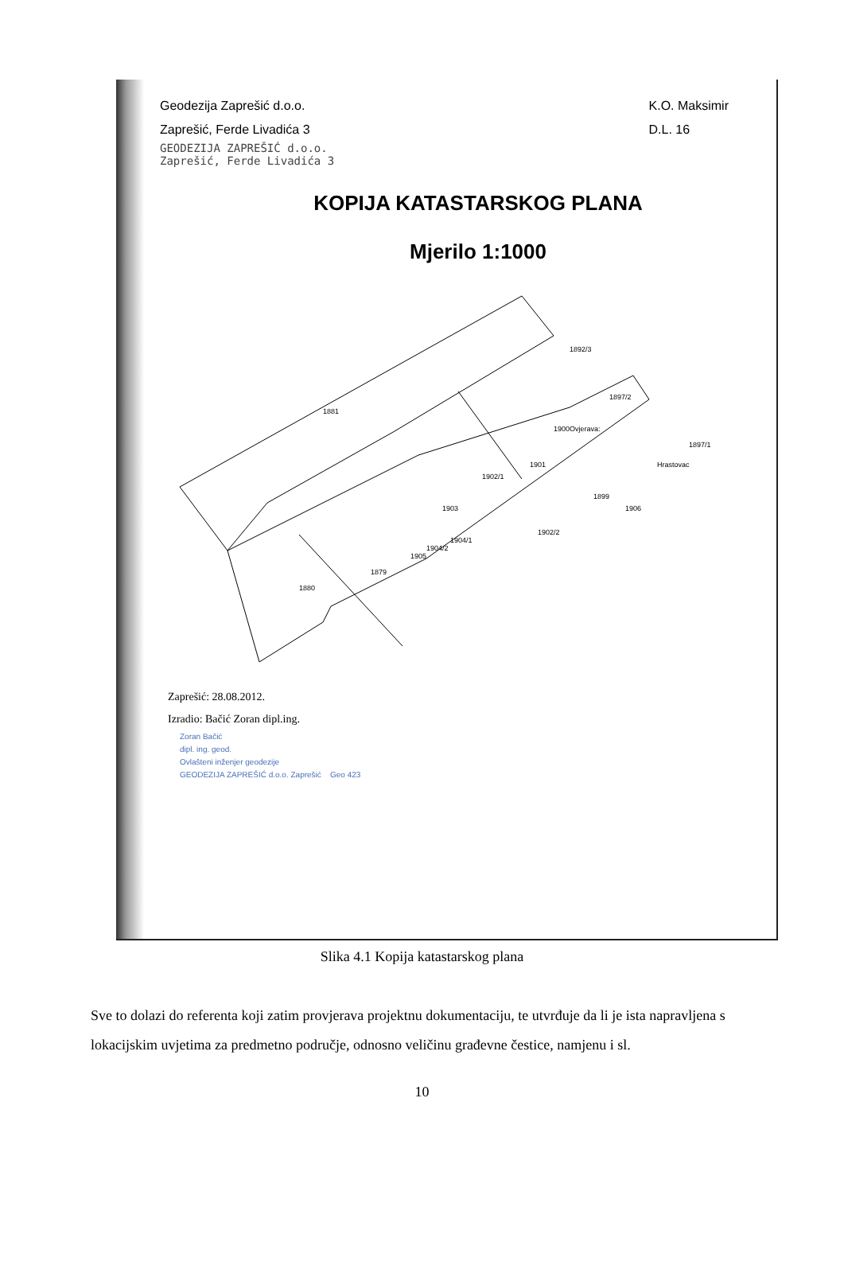Geodezija Zaprešić d.o.o.
Zaprešić, Ferde Livadića 3
K.O. Maksimir
D.L. 16
GEODEZIJA ZAPREŠIĆ d.o.o.
Zaprešić, Ferde Livadića 3
KOPIJA KATASTARSKOG PLANA
Mjerilo 1:1000
Ovjerava:
1881
1892/3
1897/2
1900
1901
1902/1
1903
1905
1879
1880
1899
Hrastovac
1906
1902/2
1897/1
1904/1
1904/2
Zaprešić: 28.08.2012.
Izradio: Bačić Zoran dipl.ing.
Zoran Bačić
dipl. ing. geod.
Ovlašteni inženjer geodezije
GEODEZIJA ZAPREŠIĆ d.o.o. Zaprešić Geo 423
Slika 4.1 Kopija katastarskog plana
Sve to dolazi do referenta koji zatim provjerava projektnu dokumentaciju, te utvrđuje da li je ista napravljena s lokacijskim uvjetima za predmetno područje, odnosno veličinu građevne čestice, namjenu i sl.
10